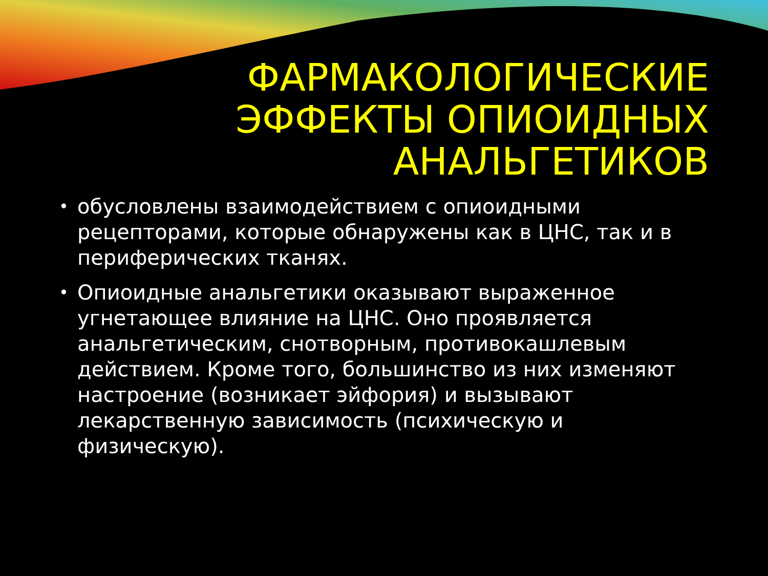ФАРМАКОЛОГИЧЕСКИЕ
ЭФФЕКТЫ ОПИОИДНЫХ
АНАЛЬГЕТИКОВ
• обусловлены взаимодействием с опиоидными рецепторами, которые обнаружены как в ЦНС, так и в периферических тканях.
• Опиоидные анальгетики оказывают выраженное угнетающее влияние на ЦНС. Оно проявляется анальгетическим, снотворным, противокашлевым действием. Кроме того, большинство из них изменяют настроение (возникает эйфория) и вызывают лекарственную зависимость (психическую и физическую).